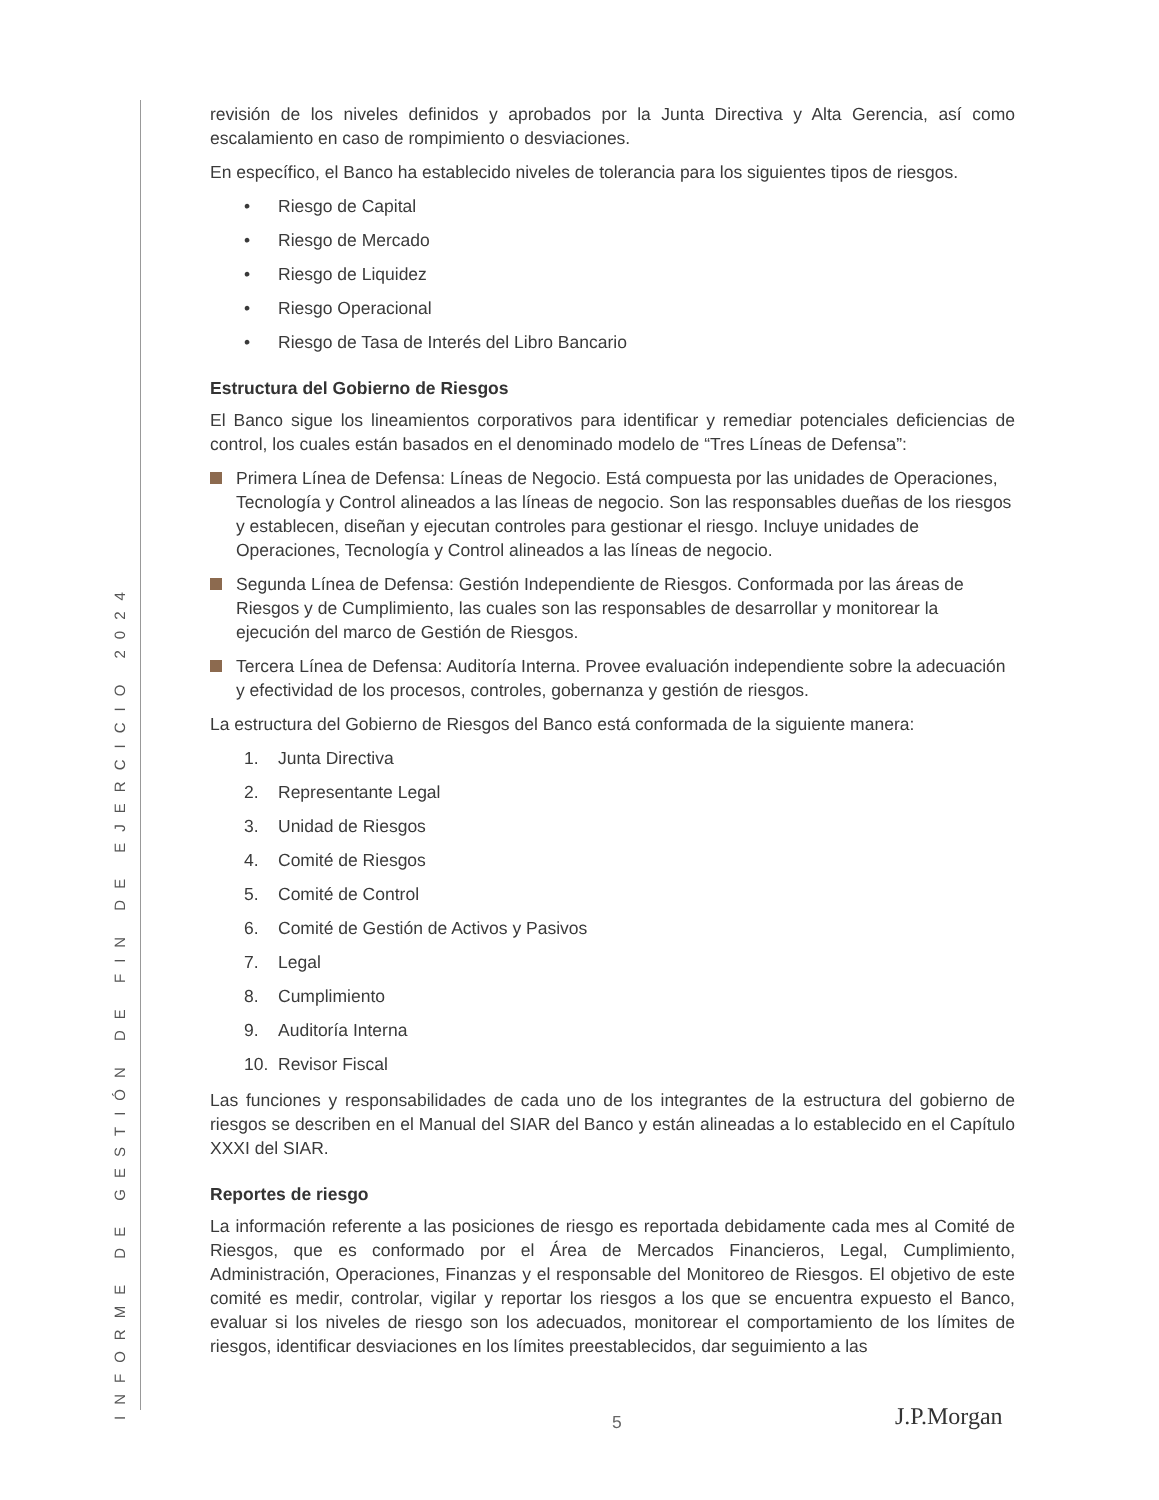INFORME DE GESTIÓN DE FIN DE EJERCICIO 2024
revisión de los niveles definidos y aprobados por la Junta Directiva y Alta Gerencia, así como escalamiento en caso de rompimiento o desviaciones.
En específico, el Banco ha establecido niveles de tolerancia para los siguientes tipos de riesgos.
• Riesgo de Capital
• Riesgo de Mercado
• Riesgo de Liquidez
• Riesgo Operacional
• Riesgo de Tasa de Interés del Libro Bancario
Estructura del Gobierno de Riesgos
El Banco sigue los lineamientos corporativos para identificar y remediar potenciales deficiencias de control, los cuales están basados en el denominado modelo de “Tres Líneas de Defensa”:
Primera Línea de Defensa: Líneas de Negocio. Está compuesta por las unidades de Operaciones, Tecnología y Control alineados a las líneas de negocio. Son las responsables dueñas de los riesgos y establecen, diseñan y ejecutan controles para gestionar el riesgo. Incluye unidades de Operaciones, Tecnología y Control alineados a las líneas de negocio.
Segunda Línea de Defensa: Gestión Independiente de Riesgos. Conformada por las áreas de Riesgos y de Cumplimiento, las cuales son las responsables de desarrollar y monitorear la ejecución del marco de Gestión de Riesgos.
Tercera Línea de Defensa: Auditoría Interna. Provee evaluación independiente sobre la adecuación y efectividad de los procesos, controles, gobernanza y gestión de riesgos.
La estructura del Gobierno de Riesgos del Banco está conformada de la siguiente manera:
1. Junta Directiva
2. Representante Legal
3. Unidad de Riesgos
4. Comité de Riesgos
5. Comité de Control
6. Comité de Gestión de Activos y Pasivos
7. Legal
8. Cumplimiento
9. Auditoría Interna
10. Revisor Fiscal
Las funciones y responsabilidades de cada uno de los integrantes de la estructura del gobierno de riesgos se describen en el Manual del SIAR del Banco y están alineadas a lo establecido en el Capítulo XXXI del SIAR.
Reportes de riesgo
La información referente a las posiciones de riesgo es reportada debidamente cada mes al Comité de Riesgos, que es conformado por el Área de Mercados Financieros, Legal, Cumplimiento, Administración, Operaciones, Finanzas y el responsable del Monitoreo de Riesgos. El objetivo de este comité es medir, controlar, vigilar y reportar los riesgos a los que se encuentra expuesto el Banco, evaluar si los niveles de riesgo son los adecuados, monitorear el comportamiento de los límites de riesgos, identificar desviaciones en los límites preestablecidos, dar seguimiento a las
5 J.P.Morgan